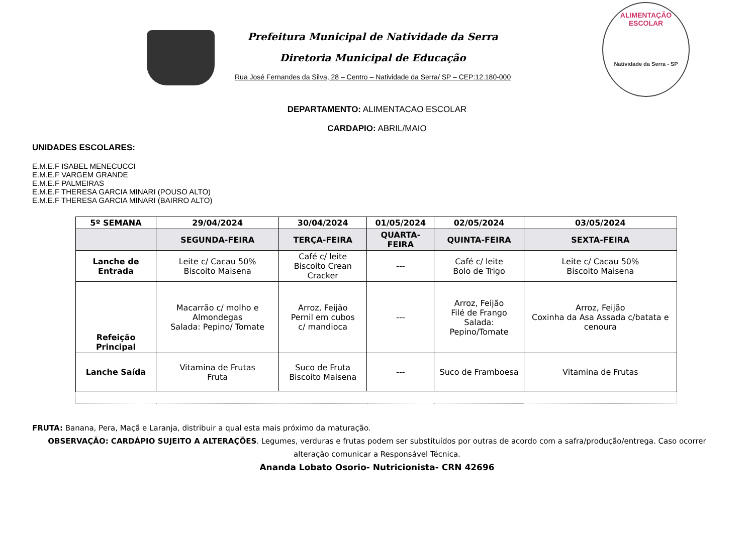Prefeitura Municipal de Natividade da Serra
Diretoria Municipal de Educação
Rua José Fernandes da Silva, 28 – Centro – Natividade da Serra/ SP – CEP:12.180-000
ALIMENTAÇÃO
ESCOLAR
Natividade da Serra - SP
DEPARTAMENTO: ALIMENTACAO ESCOLAR
CARDAPIO: ABRIL/MAIO
UNIDADES ESCOLARES:
E.M.E.F ISABEL MENECUCCI
E.M.E.F VARGEM GRANDE
E.M.E.F PALMEIRAS
E.M.E.F THERESA GARCIA MINARI (POUSO ALTO)
E.M.E.F THERESA GARCIA MINARI (BAIRRO ALTO)
| 5º SEMANA | 29/04/2024 | 30/04/2024 | 01/05/2024 | 02/05/2024 | 03/05/2024 |
| --- | --- | --- | --- | --- | --- |
| | SEGUNDA-FEIRA | TERÇA-FEIRA | QUARTA-FEIRA | QUINTA-FEIRA | SEXTA-FEIRA |
| Lanche de Entrada | Leite c/ Cacau 50% Biscoito Maisena | Café c/ leite Biscoito Crean Cracker | --- | Café c/ leite Bolo de Trigo | Leite c/ Cacau 50% Biscoito Maisena |
| Refeição Principal | Macarrão c/ molho e Almondegas Salada: Pepino/ Tomate | Arroz, Feijão Pernil em cubos c/ mandioca | --- | Arroz, Feijão Filé de Frango Salada: Pepino/Tomate | Arroz, Feijão Coxinha da Asa Assada c/batata e cenoura |
| Lanche Saída | Vitamina de Frutas Fruta | Suco de Fruta Biscoito Maisena | --- | Suco de Framboesa | Vitamina de Frutas |
FRUTA: Banana, Pera, Maçã e Laranja, distribuir a qual esta mais próximo da maturação.
OBSERVAÇÃO: CARDÁPIO SUJEITO A ALTERAÇÕES. Legumes, verduras e frutas podem ser substituídos por outras de acordo com a safra/produção/entrega. Caso ocorrer alteração comunicar a Responsável Técnica.
Ananda Lobato Osorio- Nutricionista- CRN 42696